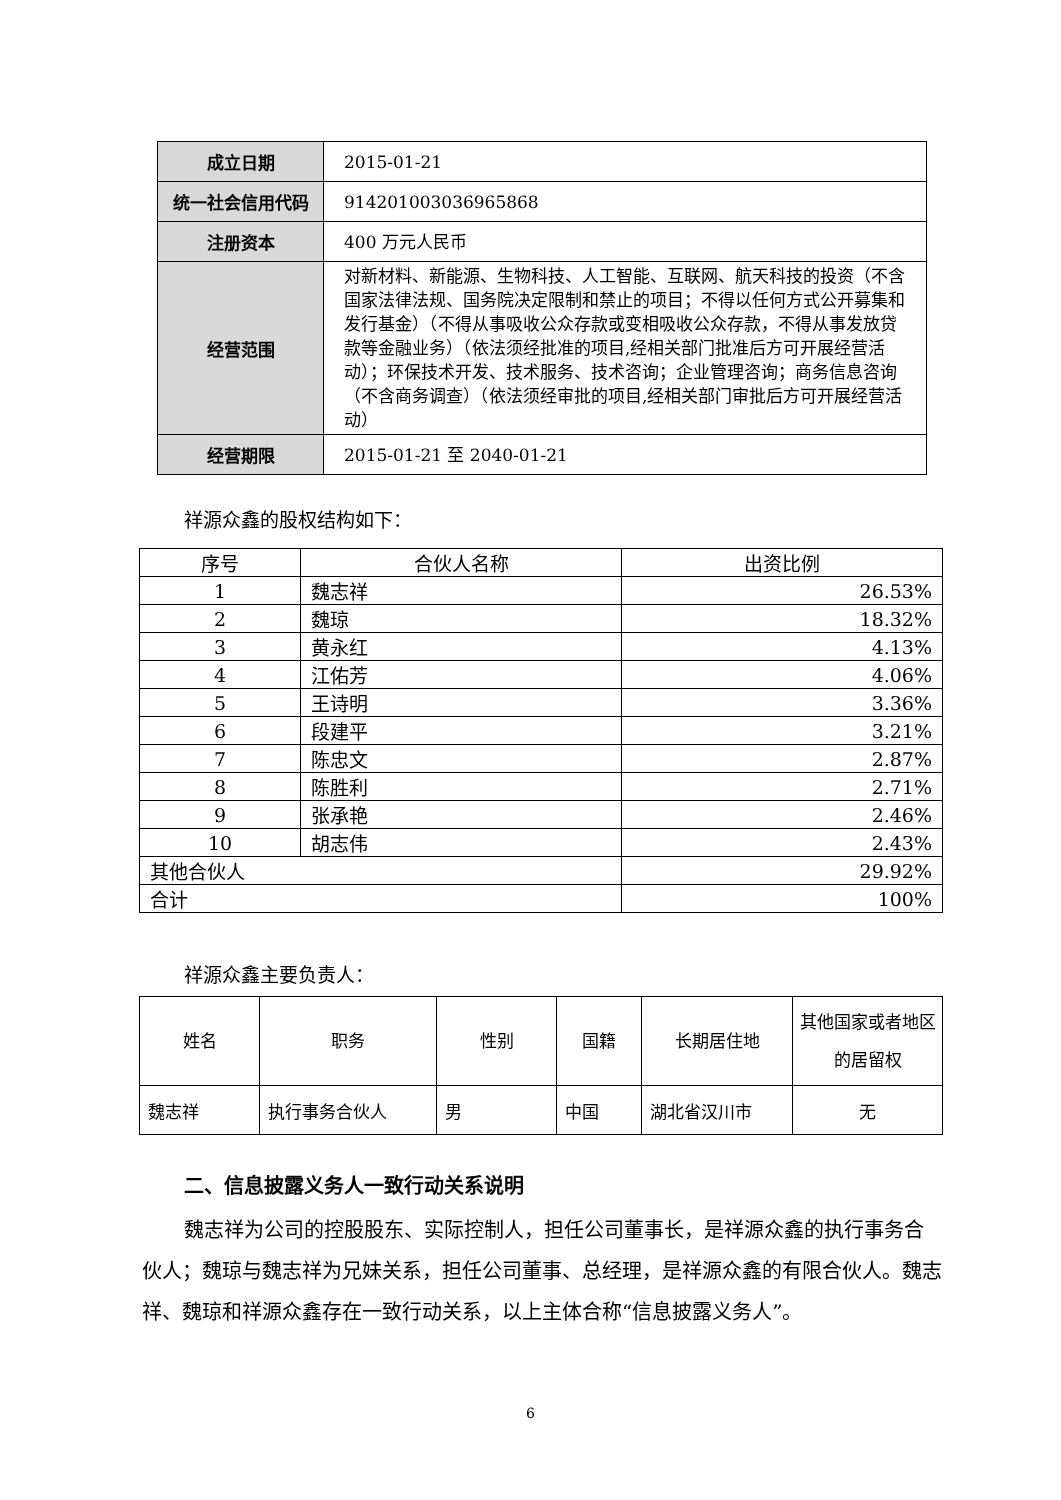| 成立日期 | 2015-01-21 |
| 统一社会信用代码 | 914201003036965868 |
| 注册资本 | 400 万元人民币 |
| 经营范围 | 对新材料、新能源、生物科技、人工智能、互联网、航天科技的投资（不含国家法律法规、国务院决定限制和禁止的项目；不得以任何方式公开募集和发行基金）（不得从事吸收公众存款或变相吸收公众存款，不得从事发放贷款等金融业务）（依法须经批准的项目,经相关部门批准后方可开展经营活动）；环保技术开发、技术服务、技术咨询；企业管理咨询；商务信息咨询（不含商务调查）（依法须经审批的项目,经相关部门审批后方可开展经营活动） |
| 经营期限 | 2015-01-21 至 2040-01-21 |
祥源众鑫的股权结构如下：
| 序号 | 合伙人名称 | 出资比例 |
| --- | --- | --- |
| 1 | 魏志祥 | 26.53% |
| 2 | 魏琼 | 18.32% |
| 3 | 黄永红 | 4.13% |
| 4 | 江佑芳 | 4.06% |
| 5 | 王诗明 | 3.36% |
| 6 | 段建平 | 3.21% |
| 7 | 陈忠文 | 2.87% |
| 8 | 陈胜利 | 2.71% |
| 9 | 张承艳 | 2.46% |
| 10 | 胡志伟 | 2.43% |
| 其他合伙人 | | 29.92% |
| 合计 | | 100% |
祥源众鑫主要负责人：
| 姓名 | 职务 | 性别 | 国籍 | 长期居住地 | 其他国家或者地区的居留权 |
| --- | --- | --- | --- | --- | --- |
| 魏志祥 | 执行事务合伙人 | 男 | 中国 | 湖北省汉川市 | 无 |
二、信息披露义务人一致行动关系说明
魏志祥为公司的控股股东、实际控制人，担任公司董事长，是祥源众鑫的执行事务合伙人；魏琼与魏志祥为兄妹关系，担任公司董事、总经理，是祥源众鑫的有限合伙人。魏志祥、魏琼和祥源众鑫存在一致行动关系，以上主体合称“信息披露义务人”。
6